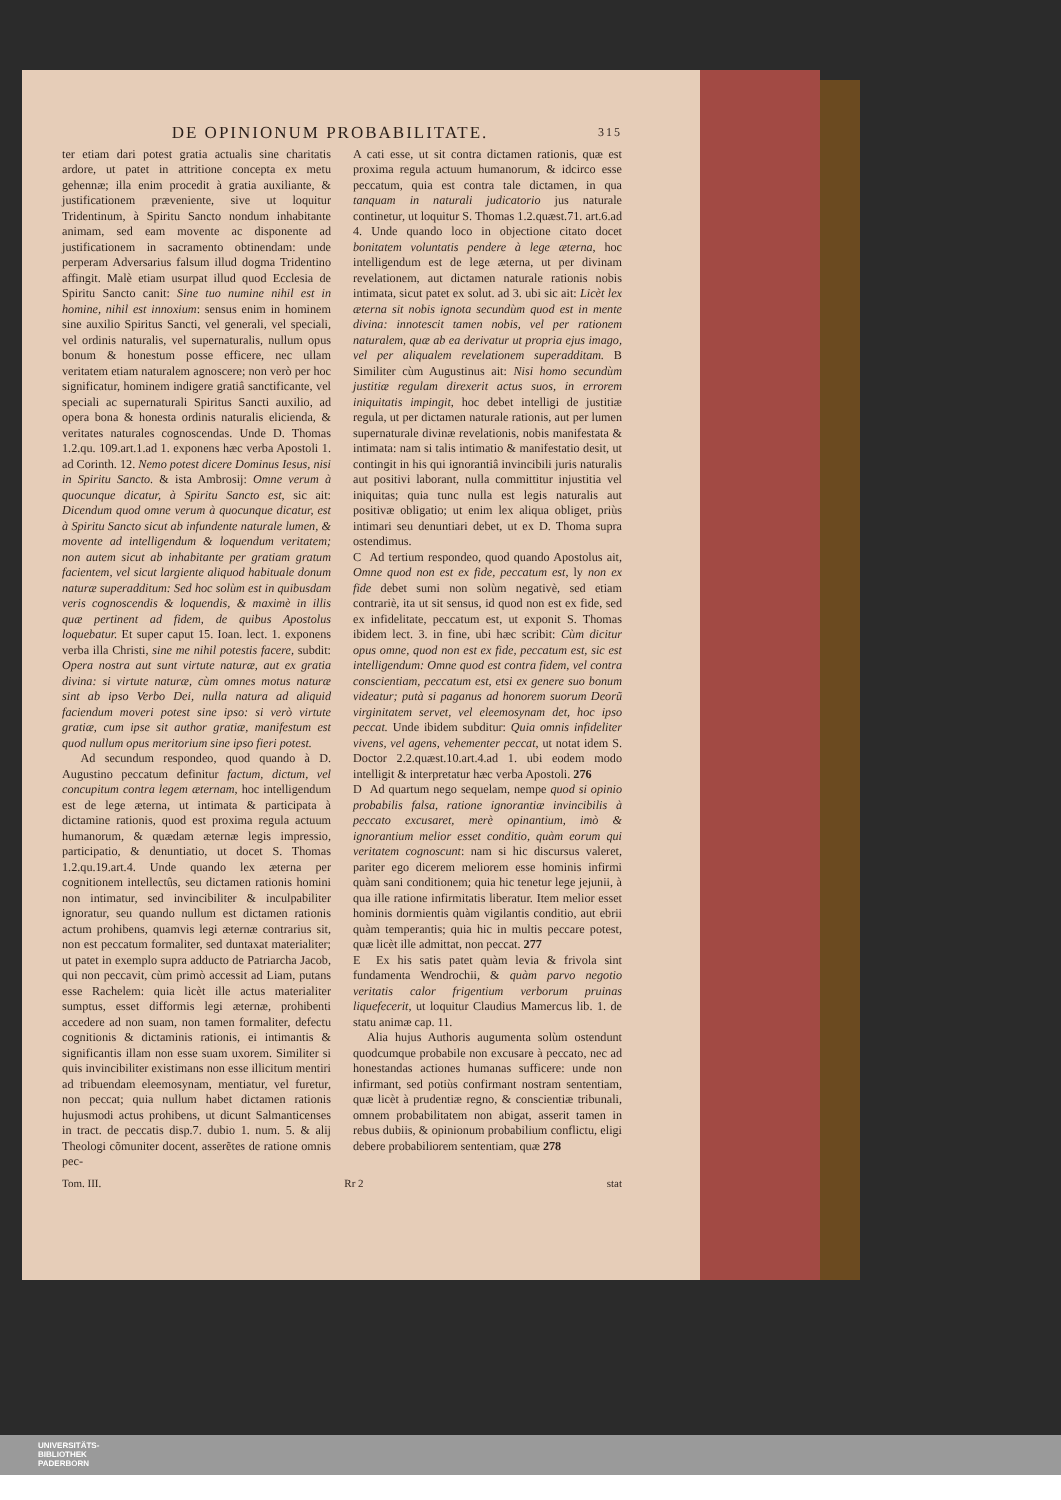DE OPINIONUM PROBABILITATE. 315
ter etiam dari potest gratia actualis sine charitatis ardore, ut patet in attritione concepta ex metu gehennæ; illa enim procedit à gratia auxiliante, & justificationem præveniente, sive ut loquitur Tridentinum, à Spiritu Sancto nondum inhabitante animam, sed eam movente ac disponente ad justificationem in sacramento obtinendam: unde perperam Adversarius falsum illud dogma Tridentino affingit. Malè etiam usurpat illud quod Ecclesia de Spiritu Sancto canit: Sine tuo numine nihil est in homine, nihil est innoxium: sensus enim in hominem sine auxilio Spiritus Sancti, vel generali, vel speciali, vel ordinis naturalis, vel supernaturalis, nullum opus bonum & honestum posse efficere, nec ullam veritatem etiam naturalem agnoscere; non verò per hoc significatur, hominem indigere gratiâ sanctificante, vel speciali ac supernaturali Spiritus Sancti auxilio, ad opera bona & honesta ordinis naturalis elicienda, & veritates naturales cognoscendas. Unde D. Thomas 1.2.qu. 109.art.1.ad 1. exponens hæc verba Apostoli 1. ad Corinth. 12. Nemo potest dicere Dominus Iesus, nisi in Spiritu Sancto. & ista Ambrosij: Omne verum à quocunque dicatur, à Spiritu Sancto est, sic ait: Dicendum quod omne verum à quocunque dicatur, est à Spiritu Sancto sicut ab infundente naturale lumen, & movente ad intelligendum & loquendum veritatem; non autem sicut ab inhabitante per gratiam gratum facientem, vel sicut largiente aliquod habituale donum naturæ superadditum: Sed hoc solùm est in quibusdam veris cognoscendis & loquendis, & maximè in illis quæ pertinent ad fidem, de quibus Apostolus loquebatur. Et super caput 15. Ioan. lect. 1. exponens verba illa Christi, sine me nihil potestis facere, subdit: Opera nostra aut sunt virtute naturæ, aut ex gratia divina: si virtute naturæ, cùm omnes motus naturæ sint ab ipso Verbo Dei, nulla natura ad aliquid faciendum moveri potest sine ipso: si verò virtute gratiæ, cum ipse sit author gratiæ, manifestum est quod nullum opus meritorium sine ipso fieri potest.
Ad secundum respondeo, quod quando à D. Augustino peccatum definitur factum, dictum, vel concupitum contra legem æternam, hoc intelligendum est de lege æterna, ut intimata & participata à dictamine rationis, quod est proxima regula actuum humanorum, & quædam æternæ legis impressio, participatio, & denuntiatio, ut docet S. Thomas 1.2.qu.19.art.4. Unde quando lex æterna per cognitionem intellectûs, seu dictamen rationis homini non intimatur, sed invincibiliter & inculpabiliter ignoratur, seu quando nullum est dictamen rationis actum prohibens, quamvis legi æternæ contrarius sit, non est peccatum formaliter, sed duntaxat materialiter; ut patet in exemplo supra adducto de Patriarcha Jacob, qui non peccavit, cùm primò accessit ad Liam, putans esse Rachelem: quia licèt ille actus materialiter sumptus, esset difformis legi æternæ, prohibenti accedere ad non suam, non tamen formaliter, defectu cognitionis & dictaminis rationis, ei intimantis & significantis illam non esse suam uxorem. Similiter si quis invincibiliter existimans non esse illicitum mentiri ad tribuendam eleemosynam, mentiatur, vel furetur, non peccat; quia nullum habet dictamen rationis hujusmodi actus prohibens, ut dicunt Salmanticenses in tract. de peccatis disp.7. dubio 1. num. 5. & alij Theologi cõmuniter docent, asserẽtes de ratione omnis pec-
A cati esse, ut sit contra dictamen rationis, quæ est proxima regula actuum humanorum, & idcirco esse peccatum, quia est contra tale dictamen, in qua tanquam in naturali judicatorio jus naturale continetur, ut loquitur S. Thomas 1.2.quæst.71. art.6.ad 4. Unde quando loco in objectione citato docet bonitatem voluntatis pendere à lege æterna, hoc intelligendum est de lege æterna, ut per divinam revelationem, aut dictamen naturale rationis nobis intimata, sicut patet ex solut. ad 3. ubi sic ait: Licèt lex æterna sit nobis ignota secundùm quod est in mente divina: innotescit tamen nobis, vel per rationem naturalem, quæ ab ea derivatur ut propria ejus imago, vel per aliqualem revelationem superadditam. B Similiter cùm Augustinus ait: Nisi homo secundùm justitiæ regulam direxerit actus suos, in errorem iniquitatis impingit, hoc debet intelligi de justitiæ regula, ut per dictamen naturale rationis, aut per lumen supernaturale divinæ revelationis, nobis manifestata & intimata: nam si talis intimatio & manifestatio desit, ut contingit in his qui ignorantiâ invincibili juris naturalis aut positivi laborant, nulla committitur injustitia vel iniquitas; quia tunc nulla est legis naturalis aut positivæ obligatio; ut enim lex aliqua obliget, priùs intimari seu denuntiari debet, ut ex D. Thoma supra ostendimus.
C Ad tertium respondeo, quod quando Apostolus ait, Omne quod non est ex fide, peccatum est, ly non ex fide debet sumi non solùm negativè, sed etiam contrariè, ita ut sit sensus, id quod non est ex fide, sed ex infidelitate, peccatum est, ut exponit S. Thomas ibidem lect. 3. in fine, ubi hæc scribit: Cùm dicitur opus omne, quod non est ex fide, peccatum est, sic est intelligendum: Omne quod est contra fidem, vel contra conscientiam, peccatum est, etsi ex genere suo bonum videatur; putà si paganus ad honorem suorum Deorũ virginitatem servet, vel eleemosynam det, hoc ipso peccat. Unde ibidem subditur: Quia omnis infideliter vivens, vel agens, vehementer peccat, ut notat idem S. Doctor 2.2.quæst.10.art.4.ad 1. ubi eodem modo intelligit & interpretatur hæc verba Apostoli. 276
D Ad quartum nego sequelam, nempe quod si opinio probabilis falsa, ratione ignorantiæ invincibilis à peccato excusaret, merè opinantium, imò & ignorantium melior esset conditio, quàm eorum qui veritatem cognoscunt: nam si hic discursus valeret, pariter ego dicerem meliorem esse hominis infirmi quàm sani conditionem; quia hic tenetur lege jejunii, à qua ille ratione infirmitatis liberatur. Item melior esset hominis dormientis quàm vigilantis conditio, aut ebrii quàm temperantis; quia hic in multis peccare potest, quæ licèt ille admittat, non peccat. 277
E Ex his satis patet quàm levia & frivola sint fundamenta Wendrochii, & quàm parvo negotio veritatis calor frigentium verborum pruinas liquefecerit, ut loquitur Claudius Mamercus lib. 1. de statu animæ cap. 11.
Alia hujus Authoris augumenta solùm ostendunt quodcumque probabile non excusare à peccato, nec ad honestandas actiones humanas sufficere: unde non infirmant, sed potiùs confirmant nostram sententiam, quæ licèt à prudentiæ regno, & conscientiæ tribunali, omnem probabilitatem non abigat, asserit tamen in rebus dubiis, & opinionum probabilium conflictu, eligi debere probabiliorem sententiam, quæ 278
Tom. III. Rr 2 stat
UNIVERSITÄTS-
BIBLIOTHEK
PADERBORN